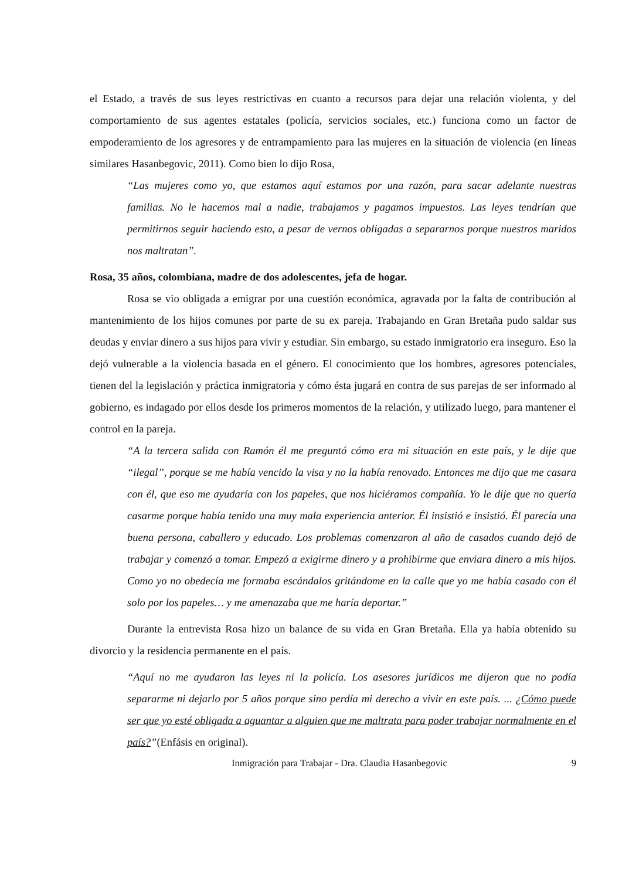el Estado, a través de sus leyes restrictivas en cuanto a recursos para dejar una relación violenta, y del comportamiento de sus agentes estatales (policía, servicios sociales, etc.) funciona como un factor de empoderamiento de los agresores y de entrampamiento para las mujeres en la situación de violencia (en líneas similares Hasanbegovic, 2011). Como bien lo dijo Rosa,
“Las mujeres como yo, que estamos aquí estamos por una razón, para sacar adelante nuestras familias. No le hacemos mal a nadie, trabajamos y pagamos impuestos. Las leyes tendrían que permitirnos seguir haciendo esto, a pesar de vernos obligadas a separarnos porque nuestros maridos nos maltratan”.
Rosa, 35 años, colombiana, madre de dos adolescentes, jefa de hogar.
Rosa se vio obligada a emigrar por una cuestión económica, agravada por la falta de contribución al mantenimiento de los hijos comunes por parte de su ex pareja. Trabajando en Gran Bretaña pudo saldar sus deudas y enviar dinero a sus hijos para vivir y estudiar. Sin embargo, su estado inmigratorio era inseguro. Eso la dejó vulnerable a la violencia basada en el género. El conocimiento que los hombres, agresores potenciales, tienen del la legislación y práctica inmigratoria y cómo ésta jugará en contra de sus parejas de ser informado al gobierno, es indagado por ellos desde los primeros momentos de la relación, y utilizado luego, para mantener el control en la pareja.
“A la tercera salida con Ramón él me preguntó cómo era mi situación en este país, y le dije que “ilegal”, porque se me había vencido la visa y no la había renovado. Entonces me dijo que me casara con él, que eso me ayudaría con los papeles, que nos hiciéramos compañía. Yo le dije que no quería casarme porque había tenido una muy mala experiencia anterior. Él insistió e insistió. Él parecía una buena persona, caballero y educado. Los problemas comenzaron al año de casados cuando dejó de trabajar y comenzó a tomar. Empezó a exigirme dinero y a prohibirme que enviara dinero a mis hijos. Como yo no obedecía me formaba escándalos gritándome en la calle que yo me había casado con él solo por los papeles… y me amenazaba que me haría deportar.”
Durante la entrevista Rosa hizo un balance de su vida en Gran Bretaña. Ella ya había obtenido su divorcio y la residencia permanente en el país.
“Aquí no me ayudaron las leyes ni la policía. Los asesores jurídicos me dijeron que no podía separarme ni dejarlo por 5 años porque sino perdía mi derecho a vivir en este país. ... ¿Cómo puede ser que yo esté obligada a aguantar a alguien que me maltrata para poder trabajar normalmente en el país?”(Enfásis en original).
Inmigración para Trabajar - Dra. Claudia Hasanbegovic 9